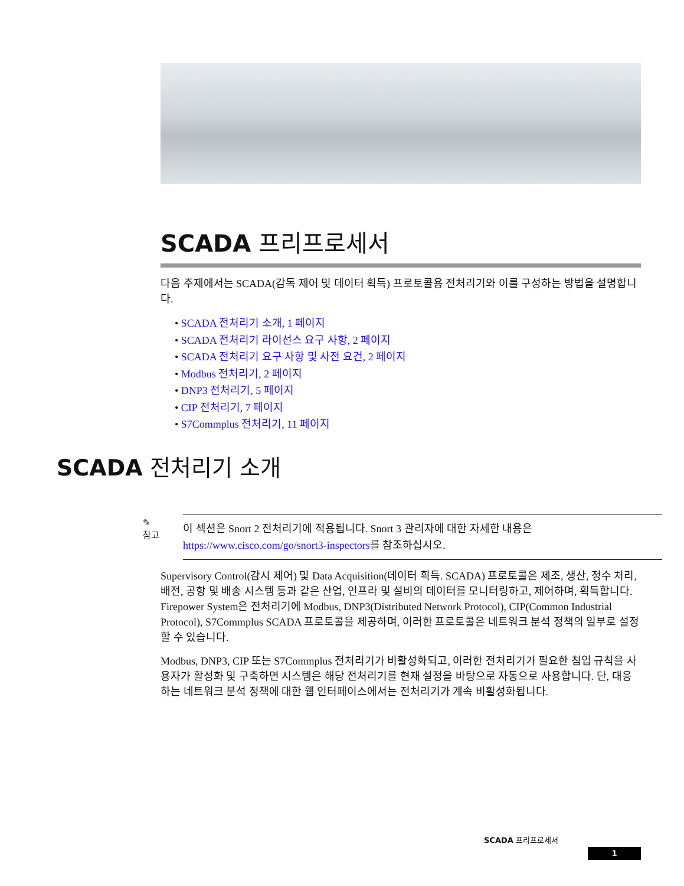SCADA 프리프로세서
다음 주제에서는 SCADA(감독 제어 및 데이터 획득) 프로토콜용 전처리기와 이를 구성하는 방법을 설명합니다.
• SCADA 전처리기 소개, 1 페이지
• SCADA 전처리기 라이선스 요구 사항, 2 페이지
• SCADA 전처리기 요구 사항 및 사전 요건, 2 페이지
• Modbus 전처리기, 2 페이지
• DNP3 전처리기, 5 페이지
• CIP 전처리기, 7 페이지
• S7Commplus 전처리기, 11 페이지
SCADA 전처리기 소개
✎
참고
이 섹션은 Snort 2 전처리기에 적용됩니다. Snort 3 관리자에 대한 자세한 내용은 https://www.cisco.com/go/snort3-inspectors를 참조하십시오.
Supervisory Control(감시 제어) 및 Data Acquisition(데이터 획득. SCADA) 프로토콜은 제조, 생산, 정수 처리, 배전, 공항 및 배송 시스템 등과 같은 산업, 인프라 및 설비의 데이터를 모니터링하고, 제어하며, 획득합니다. Firepower System은 전처리기에 Modbus, DNP3(Distributed Network Protocol), CIP(Common Industrial Protocol), S7Commplus SCADA 프로토콜을 제공하며, 이러한 프로토콜은 네트워크 분석 정책의 일부로 설정할 수 있습니다.
Modbus, DNP3, CIP 또는 S7Commplus 전처리기가 비활성화되고, 이러한 전처리기가 필요한 침입 규칙을 사용자가 활성화 및 구축하면 시스템은 해당 전처리기를 현재 설정을 바탕으로 자동으로 사용합니다. 단, 대응하는 네트워크 분석 정책에 대한 웹 인터페이스에서는 전처리기가 계속 비활성화됩니다.
SCADA 프리프로세서
1